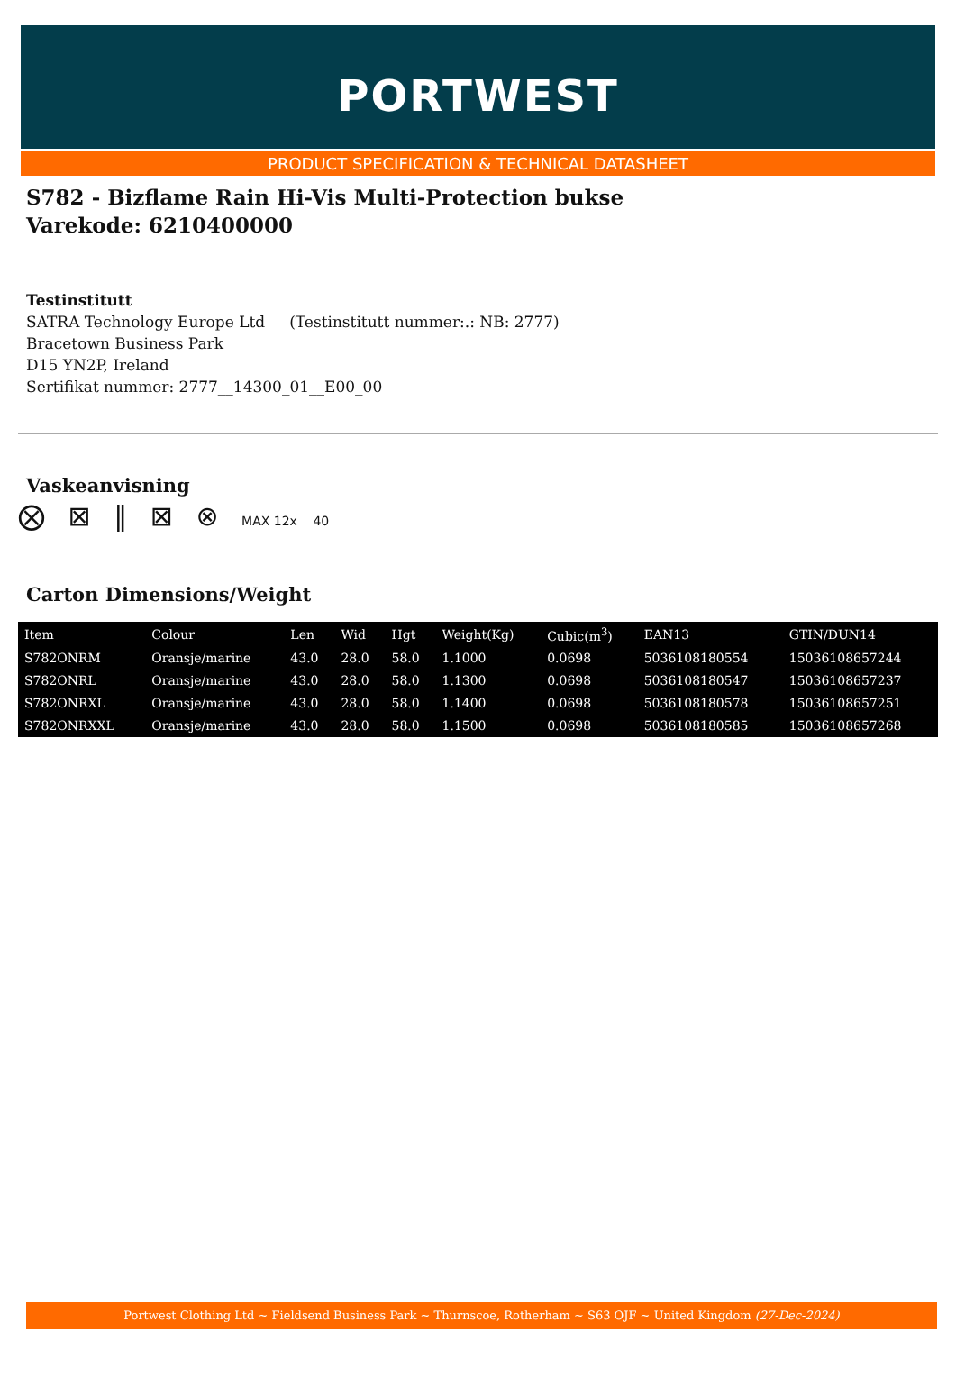PORTWEST
PRODUCT SPECIFICATION & TECHNICAL DATASHEET
S782 - Bizflame Rain Hi-Vis Multi-Protection bukse
Varekode: 6210400000
Testinstitutt
SATRA Technology Europe Ltd (Testinstitutt nummer:.: NB: 2777)
Bracetown Business Park
D15 YN2P, Ireland
Sertifikat nummer: 2777__14300_01__E00_00
Vaskeanvisning
⨂ ⊠ ‖ ⊠ ⊗ MAX 12x 40
Carton Dimensions/Weight
| Item | Colour | Len | Wid | Hgt | Weight(Kg) | Cubic(m<sup>3</sup>) | EAN13 | GTIN/DUN14 |
| --- | --- | --- | --- | --- | --- | --- | --- | --- |
| S782ONRM | Oransje/marine | 43.0 | 28.0 | 58.0 | 1.1000 | 0.0698 | 5036108180554 | 15036108657244 |
| S782ONRL | Oransje/marine | 43.0 | 28.0 | 58.0 | 1.1300 | 0.0698 | 5036108180547 | 15036108657237 |
| S782ONRXL | Oransje/marine | 43.0 | 28.0 | 58.0 | 1.1400 | 0.0698 | 5036108180578 | 15036108657251 |
| S782ONRXXL | Oransje/marine | 43.0 | 28.0 | 58.0 | 1.1500 | 0.0698 | 5036108180585 | 15036108657268 |
Portwest Clothing Ltd ~ Fieldsend Business Park ~ Thurnscoe, Rotherham ~ S63 OJF ~ United Kingdom (27-Dec-2024)